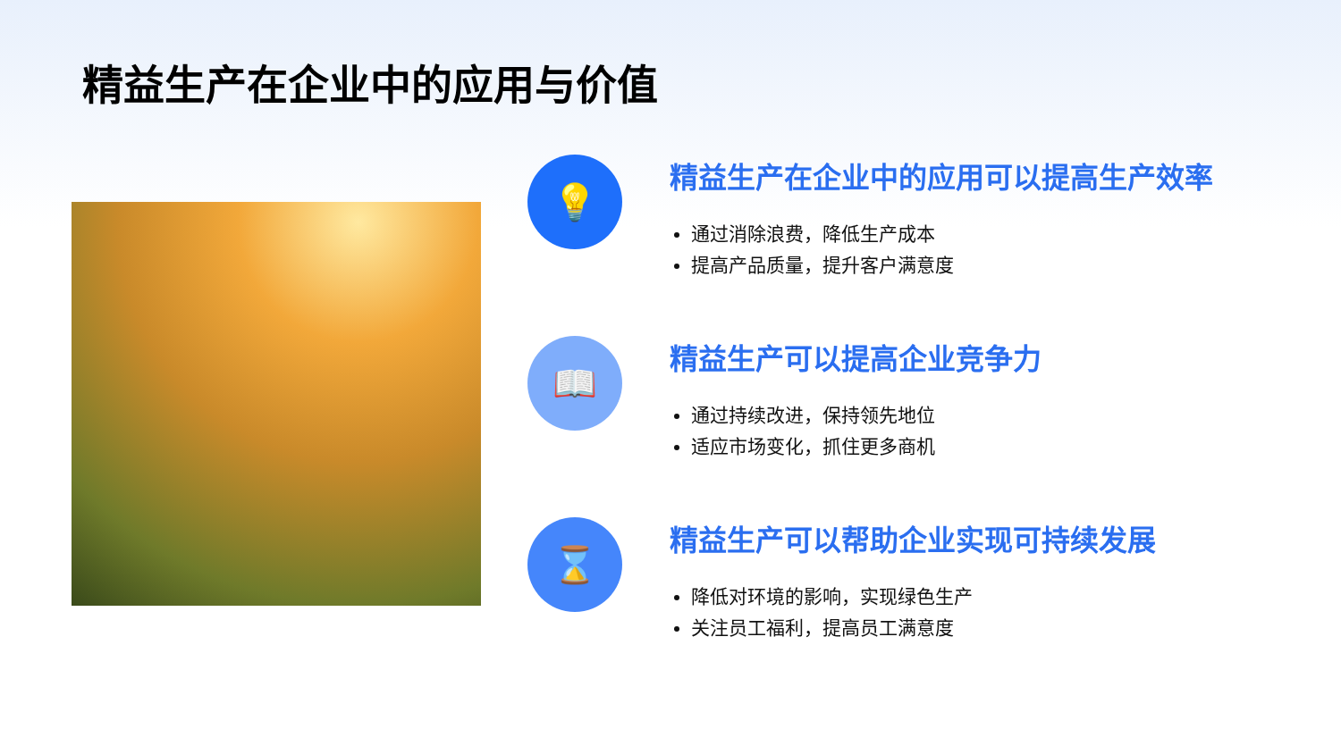精益生产在企业中的应用与价值
💡
精益生产在企业中的应用可以提高生产效率
通过消除浪费，降低生产成本
提高产品质量，提升客户满意度
📖
精益生产可以提高企业竞争力
通过持续改进，保持领先地位
适应市场变化，抓住更多商机
⌛
精益生产可以帮助企业实现可持续发展
降低对环境的影响，实现绿色生产
关注员工福利，提高员工满意度